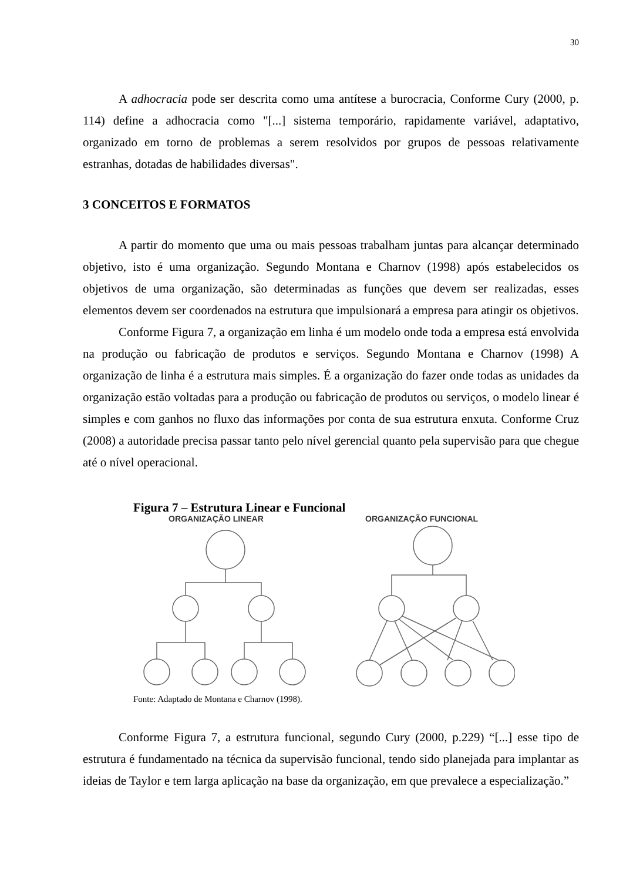30
A adhocracia pode ser descrita como uma antítese a burocracia, Conforme Cury (2000, p. 114) define a adhocracia como "[...] sistema temporário, rapidamente variável, adaptativo, organizado em torno de problemas a serem resolvidos por grupos de pessoas relativamente estranhas, dotadas de habilidades diversas".
3 CONCEITOS E FORMATOS
A partir do momento que uma ou mais pessoas trabalham juntas para alcançar determinado objetivo, isto é uma organização. Segundo Montana e Charnov (1998) após estabelecidos os objetivos de uma organização, são determinadas as funções que devem ser realizadas, esses elementos devem ser coordenados na estrutura que impulsionará a empresa para atingir os objetivos.
Conforme Figura 7, a organização em linha é um modelo onde toda a empresa está envolvida na produção ou fabricação de produtos e serviços. Segundo Montana e Charnov (1998) A organização de linha é a estrutura mais simples. É a organização do fazer onde todas as unidades da organização estão voltadas para a produção ou fabricação de produtos ou serviços, o modelo linear é simples e com ganhos no fluxo das informações por conta de sua estrutura enxuta. Conforme Cruz (2008) a autoridade precisa passar tanto pelo nível gerencial quanto pela supervisão para que chegue até o nível operacional.
Figura 7 – Estrutura Linear e Funcional
ORGANIZAÇÃO LINEAR
ORGANIZAÇÃO FUNCIONAL
Fonte: Adaptado de Montana e Charnov (1998).
Conforme Figura 7, a estrutura funcional, segundo Cury (2000, p.229) “[...] esse tipo de estrutura é fundamentado na técnica da supervisão funcional, tendo sido planejada para implantar as ideias de Taylor e tem larga aplicação na base da organização, em que prevalece a especialização.”